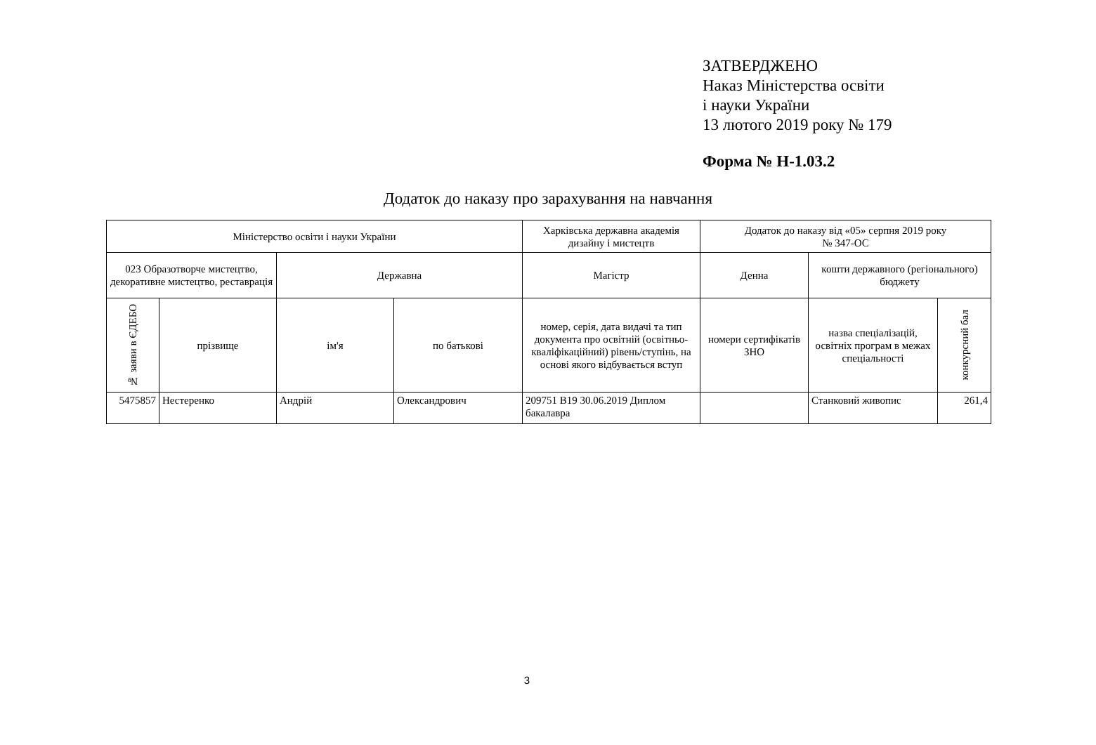ЗАТВЕРДЖЕНО
Наказ Міністерства освіти
і науки України
13 лютого 2019 року № 179
Форма № Н-1.03.2
Додаток до наказу про зарахування на навчання
| Міністерство освіти і науки України | | | | Харківська державна академія дизайну і мистецтв | Додаток до наказу від «05» серпня 2019 року № 347-ОС | | |
| 023 Образотворче мистецтво, декоративне мистецтво, реставрація | | Державна | | Магістр | Денна | кошти державного (регіонального) бюджету | |
| № заяви в ЄДЕБО | прізвище | ім'я | по батькові | номер, серія, дата видачі та тип документа про освітній (освітньо-кваліфікаційний) рівень/ступінь, на основі якого відбувається вступ | номери сертифікатів ЗНО | назва спеціалізацій, освітніх програм в межах спеціальності | конкурсний бал |
| 5475857 | Нестеренко | Андрій | Олександрович | 209751 B19 30.06.2019 Диплом бакалавра | | Станковий живопис | 261,4 |
3